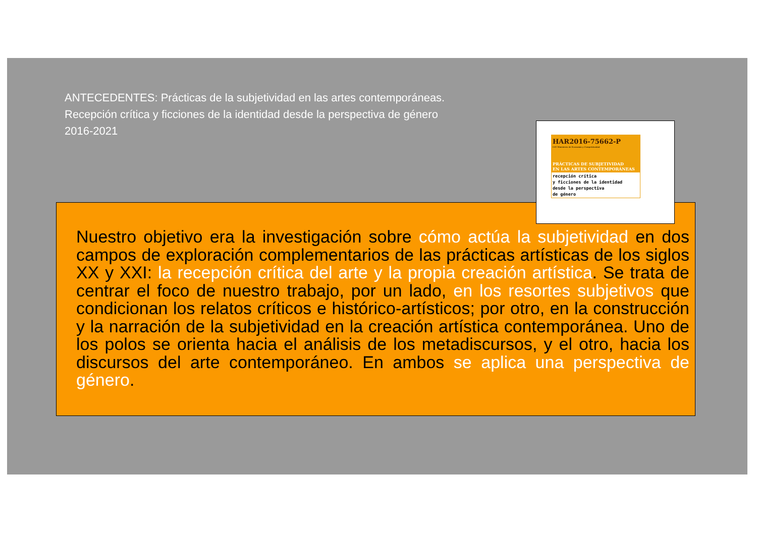ANTECEDENTES: Prácticas de la subjetividad en las artes contemporáneas.
Recepción crítica y ficciones de la identidad desde la perspectiva de género
2016-2021
Nuestro objetivo era la investigación sobre cómo actúa la subjetividad en dos campos de exploración complementarios de las prácticas artísticas de los siglos XX y XXI: la recepción crítica del arte y la propia creación artística. Se trata de centrar el foco de nuestro trabajo, por un lado, en los resortes subjetivos que condicionan los relatos críticos e histórico-artísticos; por otro, en la construcción y la narración de la subjetividad en la creación artística contemporánea. Uno de los polos se orienta hacia el análisis de los metadiscursos, y el otro, hacia los discursos del arte contemporáneo. En ambos se aplica una perspectiva de género.
HAR2016-75662-P
I+D Ministerio de Economía y Competitividad
PRÁCTICAS DE SUBJETIVIDAD
EN LAS ARTES CONTEMPORÁNEAS
recepción crítica
y ficciones de la identidad
desde la perspectiva
de género